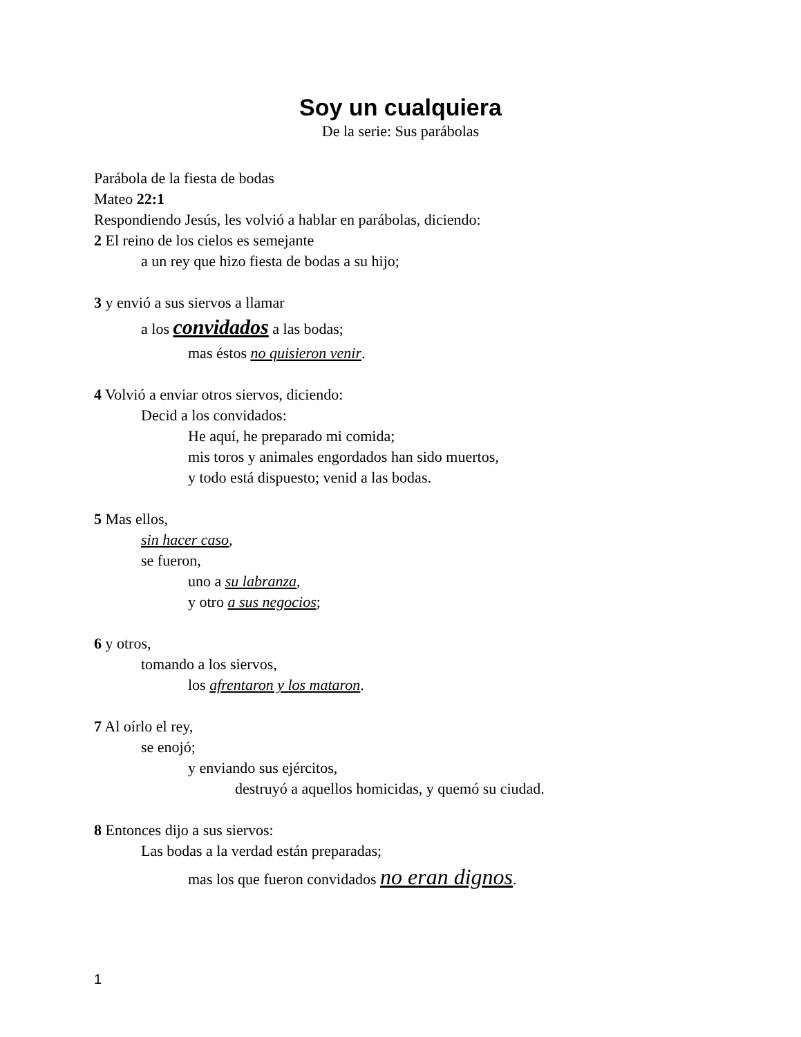Soy un cualquiera
De la serie: Sus parábolas
Parábola de la fiesta de bodas
Mateo 22:1
Respondiendo Jesús, les volvió a hablar en parábolas, diciendo:
2 El reino de los cielos es semejante
a un rey que hizo fiesta de bodas a su hijo;
3 y envió a sus siervos a llamar
a los convidados a las bodas;
mas éstos no quisieron venir.
4 Volvió a enviar otros siervos, diciendo:
Decid a los convidados:
He aquí, he preparado mi comida;
mis toros y animales engordados han sido muertos,
y todo está dispuesto; venid a las bodas.
5 Mas ellos,
sin hacer caso,
se fueron,
uno a su labranza,
y otro a sus negocios;
6 y otros,
tomando a los siervos,
los afrentaron y los mataron.
7 Al oírlo el rey,
se enojó;
y enviando sus ejércitos,
destruyó a aquellos homicidas, y quemó su ciudad.
8 Entonces dijo a sus siervos:
Las bodas a la verdad están preparadas;
mas los que fueron convidados no eran dignos.
1